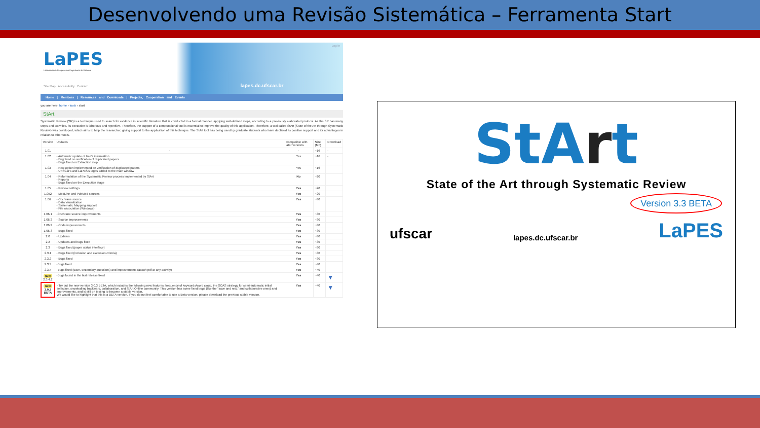Desenvolvendo uma Revisão Sistemática – Ferramenta Start
Log in
LaPES
Laboratório de Pesquisa em Engenharia de Software
Site Map Accessibility Contact lapes.dc.ufscar.br
Home | Members | Resources and Downloads | Projects, Cooperation and Events
you are here: home › tools › start
StArt
Systematic Review (SR) is a technique used to search for evidence in scientific literature that is conducted in a formal manner, applying well-defined steps, according to a previously elaborated protocol. As the SR has many steps and activities, its execution is laborious and repetitive. Therefore, the support of a computational tool is essential to improve the quality of this application. Therefore, a tool called StArt (State of the Art through Systematic Review) was developed, which aims to help the researcher, giving support to the application of this technique. The StArt tool has being used by graduate students who have declared its positive support and its advantages in relation to other tools.
| Version | Updates | Compatible with later versions | Size (Mb) | Download |
| --- | --- | --- | --- | --- |
| 1.01 | - | - | ~16 | - |
| 1.02 | - Automatic update of tree's information - Bug fixed on verification of duplicated papers - Bugs fixed on Extraction step | Yes | ~16 | - |
| 1.03 | - New option implemented on verification of duplicated papers - UFSCar's and LaPES's logos added to the main window | Yes | ~16 | |
| 1.04 | - Reformulation of the Systematic Review process implemented by StArt - Reports - Bugs fixed on the Execution stage | No | ~20 | |
| 1.05 | - Review settings | Yes | ~20 | |
| 1.052 | - MedLine and PubMed sources | Yes | ~20 | |
| 1.06 | - Cochrane source - Data visualization - Systematic Mapping support - File association (Windows) | Yes | ~30 | |
| 1.06.1 | -Cochrane source improvements | Yes | ~30 | |
| 1.06.2 | - Source improvements | Yes | ~30 | |
| 1.06.2 | - Code improvements | Yes | ~30 | |
| 1.06.3 | - Bugs fixed | Yes | ~30 | |
| 2.0 | - Updates | Yes | ~30 | |
| 2.2 | - Updates and bugs fixed | Yes | ~30 | |
| 2.3 | - Bugs fixed (paper status interface) | Yes | ~30 | |
| 2.3.1 | - Bugs fixed (inclusion and exclusion criteria) | Yes | ~30 | |
| 2.3.2 | - Bugs fixed | Yes | ~30 | |
| 2.3.3 | -Bugs fixed | Yes | ~40 | |
| 2.3.4 | -Bugs fixed (save, secondary questions) and improvements (attach pdf at any activity) | Yes | ~40 | |
| NEW 2.3.4.2 | -Bugs found in the last release fixed | Yes | ~40 | ▼ |
| NEW 3.0.3 BETA | - Try out the new version 3.0.3 BETA, which includes the following new features: frequency of keywords/word cloud, the SCAS strategy for semi-automatic initial selection, snowballing backward, collaboration, and StArt Online community. This version has some fixed bugs (like the "save and next" and collaborative ones) and improvements, and is still on testing to become a stable version. We would like to highlight that this is a BETA version. If you do not feel comfortable to use a Beta version, please download the previous stable version. | Yes | ~40 | ▼ |
StArt
State of the Art through Systematic Review
Version 3.3 BETA
ufscar
lapes.dc.ufscar.br
LaPES